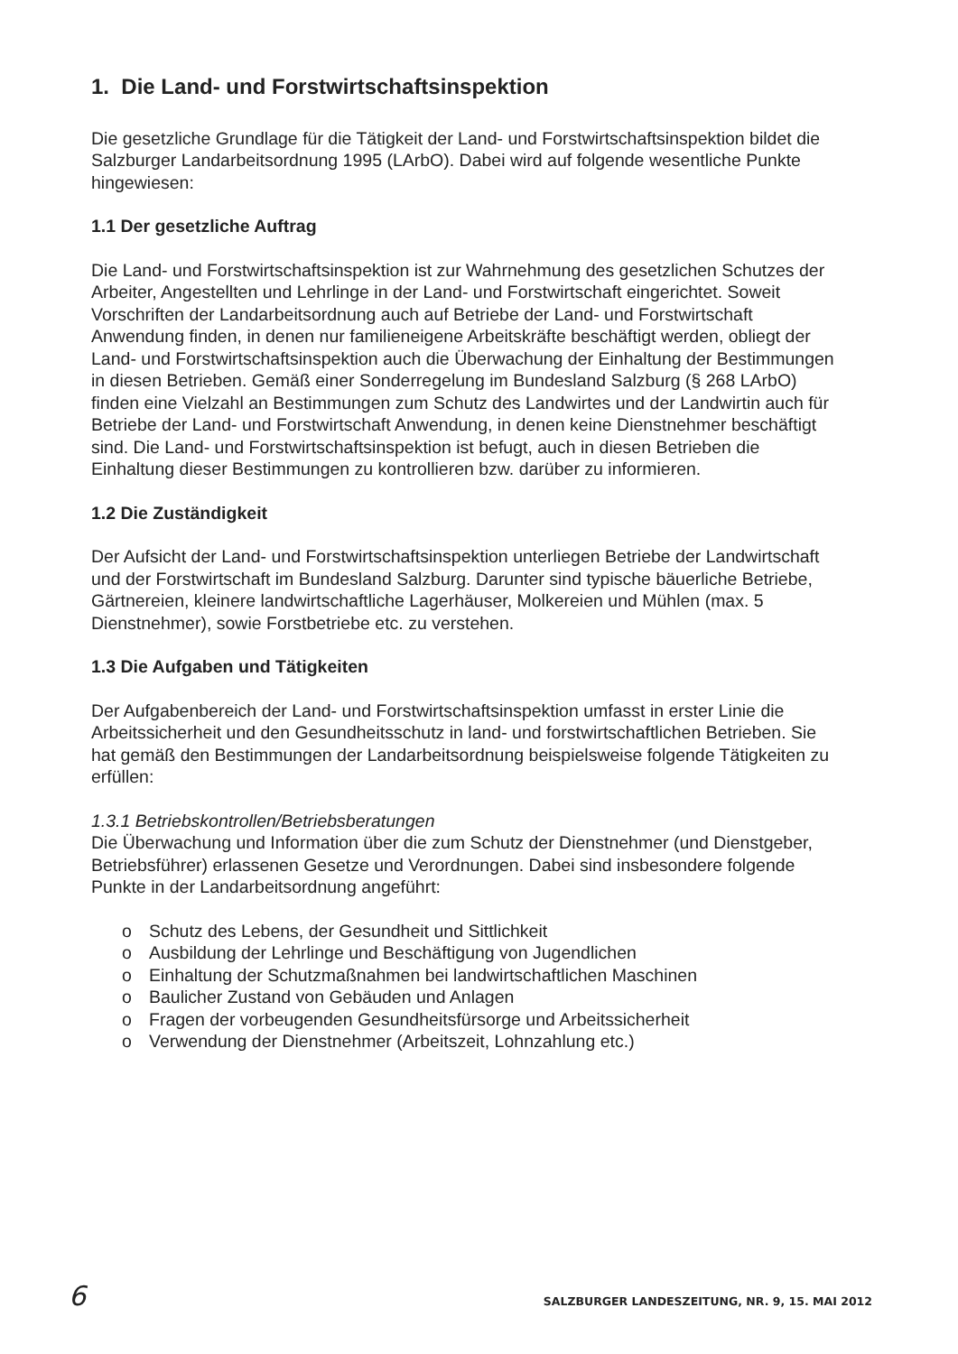1. Die Land- und Forstwirtschaftsinspektion
Die gesetzliche Grundlage für die Tätigkeit der Land- und Forstwirtschaftsinspektion bildet die Salzburger Landarbeitsordnung 1995 (LArbO). Dabei wird auf folgende wesentliche Punkte hingewiesen:
1.1 Der gesetzliche Auftrag
Die Land- und Forstwirtschaftsinspektion ist zur Wahrnehmung des gesetzlichen Schutzes der Arbeiter, Angestellten und Lehrlinge in der Land- und Forstwirtschaft eingerichtet. Soweit Vorschriften der Landarbeitsordnung auch auf Betriebe der Land- und Forstwirtschaft Anwendung finden, in denen nur familieneigene Arbeitskräfte beschäftigt werden, obliegt der Land- und Forstwirtschaftsinspektion auch die Überwachung der Einhaltung der Bestimmungen in diesen Betrieben. Gemäß einer Sonderregelung im Bundesland Salzburg (§ 268 LArbO) finden eine Vielzahl an Bestimmungen zum Schutz des Landwirtes und der Landwirtin auch für Betriebe der Land- und Forstwirtschaft Anwendung, in denen keine Dienstnehmer beschäftigt sind. Die Land- und Forstwirtschaftsinspektion ist befugt, auch in diesen Betrieben die Einhaltung dieser Bestimmungen zu kontrollieren bzw. darüber zu informieren.
1.2 Die Zuständigkeit
Der Aufsicht der Land- und Forstwirtschaftsinspektion unterliegen Betriebe der Landwirtschaft und der Forstwirtschaft im Bundesland Salzburg. Darunter sind typische bäuerliche Betriebe, Gärtnereien, kleinere landwirtschaftliche Lagerhäuser, Molkereien und Mühlen (max. 5 Dienstnehmer), sowie Forstbetriebe etc. zu verstehen.
1.3 Die Aufgaben und Tätigkeiten
Der Aufgabenbereich der Land- und Forstwirtschaftsinspektion umfasst in erster Linie die Arbeitssicherheit und den Gesundheitsschutz in land- und forstwirtschaftlichen Betrieben. Sie hat gemäß den Bestimmungen der Landarbeitsordnung beispielsweise folgende Tätigkeiten zu erfüllen:
1.3.1 Betriebskontrollen/Betriebsberatungen
Die Überwachung und Information über die zum Schutz der Dienstnehmer (und Dienstgeber, Betriebsführer) erlassenen Gesetze und Verordnungen. Dabei sind insbesondere folgende Punkte in der Landarbeitsordnung angeführt:
o Schutz des Lebens, der Gesundheit und Sittlichkeit
o Ausbildung der Lehrlinge und Beschäftigung von Jugendlichen
o Einhaltung der Schutzmaßnahmen bei landwirtschaftlichen Maschinen
o Baulicher Zustand von Gebäuden und Anlagen
o Fragen der vorbeugenden Gesundheitsfürsorge und Arbeitssicherheit
o Verwendung der Dienstnehmer (Arbeitszeit, Lohnzahlung etc.)
6 SALZBURGER LANDESZEITUNG, NR. 9, 15. MAI 2012